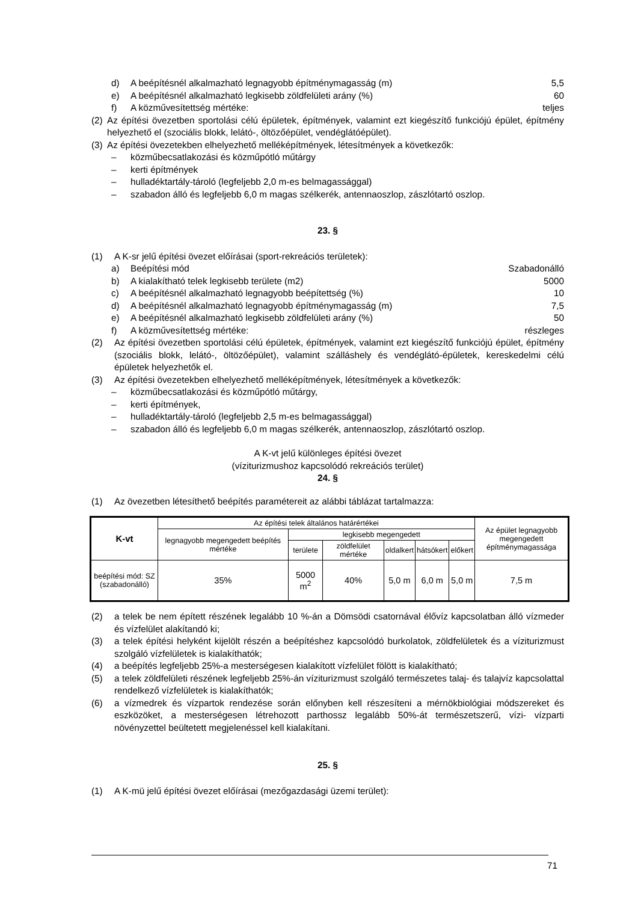d) A beépítésnél alkalmazható legnagyobb építménymagasság (m) 5,5
e) A beépítésnél alkalmazható legkisebb zöldfelületi arány (%) 60
f) A közművesítettség mértéke: teljes
(2) Az építési övezetben sportolási célú épületek, építmények, valamint ezt kiegészítő funkciójú épület, építmény helyezhető el (szociális blokk, lelátó-, öltözőépület, vendéglátóépület).
(3) Az építési övezetekben elhelyezhető melléképítmények, létesítmények a következők:
– közműbecsatlakozási és közműpótló műtárgy
– kerti építmények
– hulladéktartály-tároló (legfeljebb 2,0 m-es belmagassággal)
– szabadon álló és legfeljebb 6,0 m magas szélkerék, antennaoszlop, zászlótartó oszlop.
23. §
(1) A K-sr jelű építési övezet előírásai (sport-rekreációs területek):
a) Beépítési mód Szabadonálló
b) A kialakítható telek legkisebb területe (m2) 5000
c) A beépítésnél alkalmazható legnagyobb beépítettség (%) 10
d) A beépítésnél alkalmazható legnagyobb építménymagasság (m) 7,5
e) A beépítésnél alkalmazható legkisebb zöldfelületi arány (%) 50
f) A közművesítettség mértéke: részleges
(2) Az építési övezetben sportolási célú épületek, építmények, valamint ezt kiegészítő funkciójú épület, építmény (szociális blokk, lelátó-, öltözőépület), valamint szálláshely és vendéglátó-épületek, kereskedelmi célú épületek helyezhetők el.
(3) Az építési övezetekben elhelyezhető melléképítmények, létesítmények a következők:
– közműbecsatlakozási és közműpótló műtárgy,
– kerti építmények,
– hulladéktartály-tároló (legfeljebb 2,5 m-es belmagassággal)
– szabadon álló és legfeljebb 6,0 m magas szélkerék, antennaoszlop, zászlótartó oszlop.
A K-vt jelű különleges építési övezet
(víziturizmushoz kapcsolódó rekreációs terület)
24. §
(1) Az övezetben létesíthető beépítés paramétereit az alábbi táblázat tartalmazza:
| K-vt | Az építési telek általános határértékei | | | | | | Az épület legnagyobb megengedett építménymagassága |
| | legnagyobb megengedett beépítés mértéke | legkisebb megengedett | | | | | |
| | | területe | zöldfelület mértéke | oldalkert | hátsókert | előkert | |
| beépítési mód: SZ (szabadonálló) | 35% | 5000 m<sup>2</sup> | 40% | 5,0 m | 6,0 m | 5,0 m | 7,5 m |
(2) a telek be nem épített részének legalább 10 %-án a Dömsödi csatornával élővíz kapcsolatban álló vízmeder és vízfelület alakítandó ki;
(3) a telek építési helyként kijelölt részén a beépítéshez kapcsolódó burkolatok, zöldfelületek és a víziturizmust szolgáló vízfelületek is kialakíthatók;
(4) a beépítés legfeljebb 25%-a mesterségesen kialakított vízfelület fölött is kialakítható;
(5) a telek zöldfelületi részének legfeljebb 25%-án víziturizmust szolgáló természetes talaj- és talajvíz kapcsolattal rendelkező vízfelületek is kialakíthatók;
(6) a vízmedrek és vízpartok rendezése során előnyben kell részesíteni a mérnökbiológiai módszereket és eszközöket, a mesterségesen létrehozott parthossz legalább 50%-át természetszerű, vízi- vízparti növényzettel beültetett megjelenéssel kell kialakítani.
25. §
(1) A K-mü jelű építési övezet előírásai (mezőgazdasági üzemi terület):
71